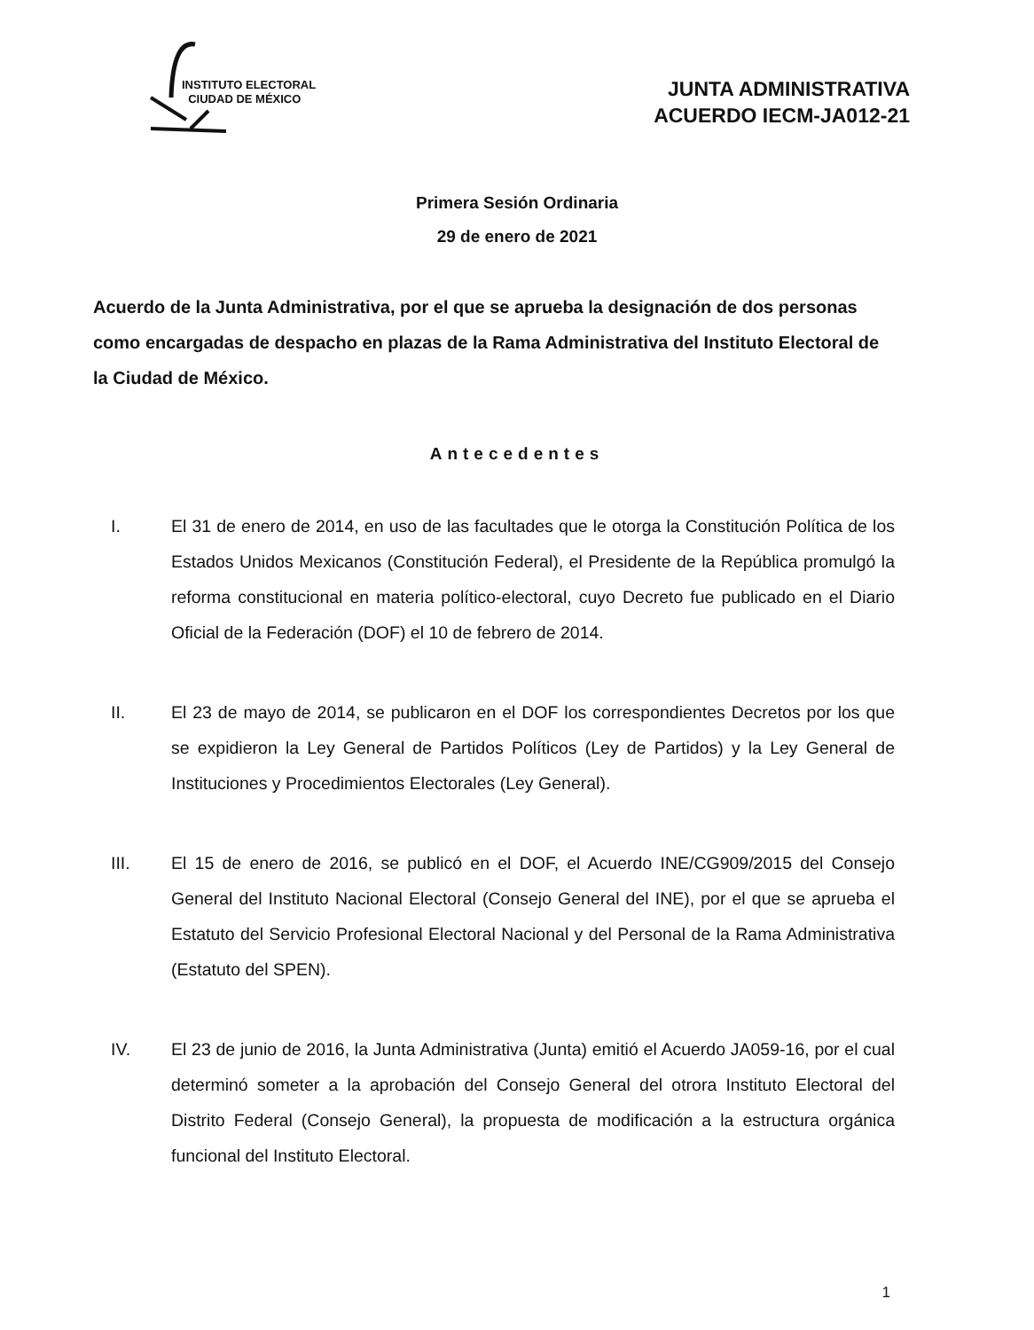INSTITUTO ELECTORAL
CIUDAD DE MÉXICO
JUNTA ADMINISTRATIVA
ACUERDO IECM-JA012-21
Primera Sesión Ordinaria
29 de enero de 2021
Acuerdo de la Junta Administrativa, por el que se aprueba la designación de dos personas como encargadas de despacho en plazas de la Rama Administrativa del Instituto Electoral de la Ciudad de México.
Antecedentes
I. El 31 de enero de 2014, en uso de las facultades que le otorga la Constitución Política de los Estados Unidos Mexicanos (Constitución Federal), el Presidente de la República promulgó la reforma constitucional en materia político-electoral, cuyo Decreto fue publicado en el Diario Oficial de la Federación (DOF) el 10 de febrero de 2014.
II. El 23 de mayo de 2014, se publicaron en el DOF los correspondientes Decretos por los que se expidieron la Ley General de Partidos Políticos (Ley de Partidos) y la Ley General de Instituciones y Procedimientos Electorales (Ley General).
III. El 15 de enero de 2016, se publicó en el DOF, el Acuerdo INE/CG909/2015 del Consejo General del Instituto Nacional Electoral (Consejo General del INE), por el que se aprueba el Estatuto del Servicio Profesional Electoral Nacional y del Personal de la Rama Administrativa (Estatuto del SPEN).
IV. El 23 de junio de 2016, la Junta Administrativa (Junta) emitió el Acuerdo JA059-16, por el cual determinó someter a la aprobación del Consejo General del otrora Instituto Electoral del Distrito Federal (Consejo General), la propuesta de modificación a la estructura orgánica funcional del Instituto Electoral.
1